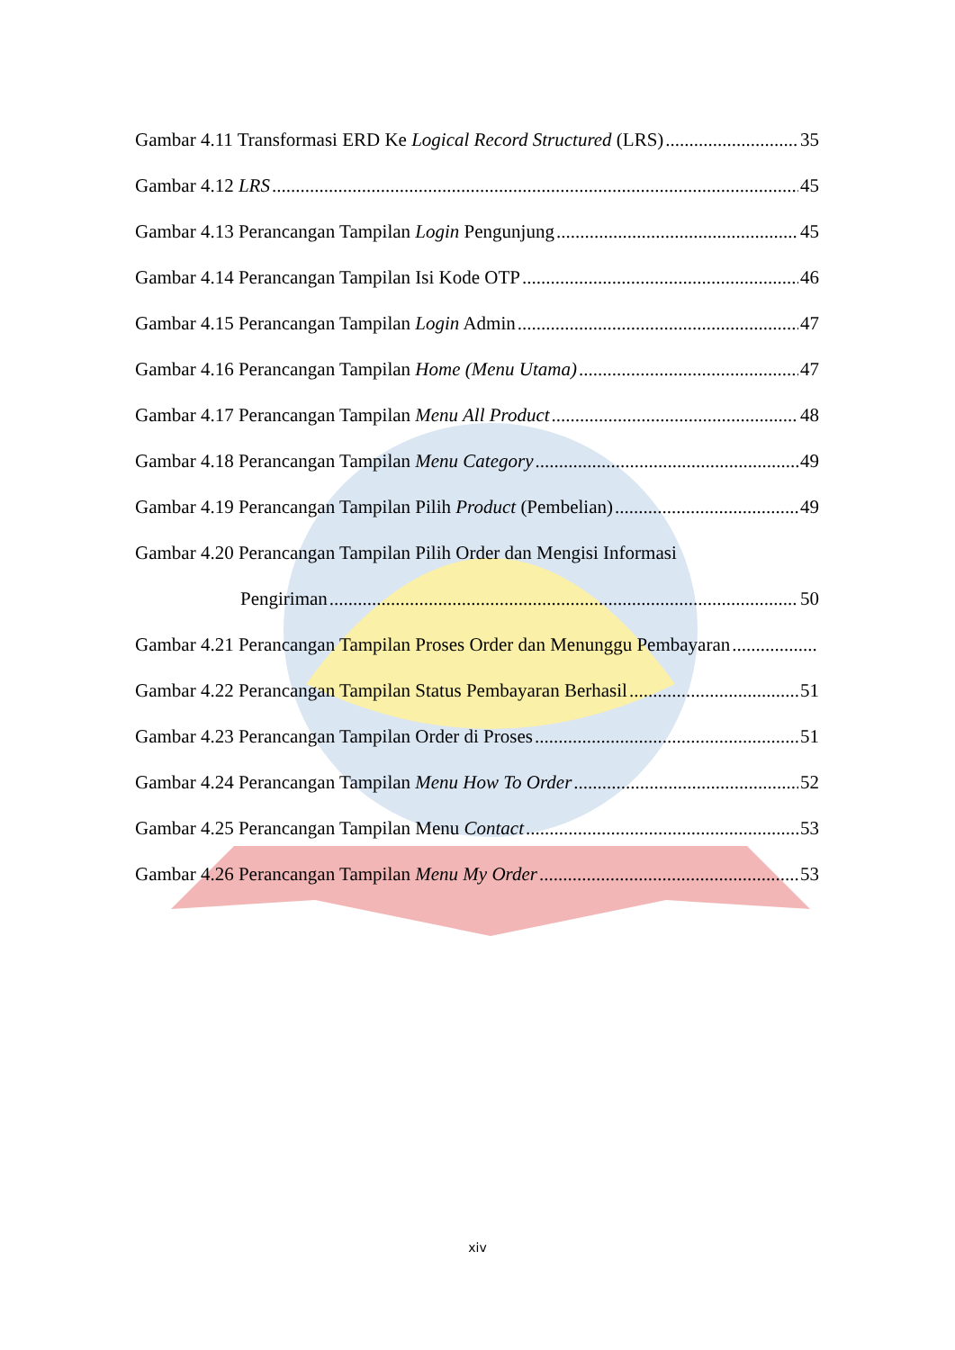Gambar 4.11 Transformasi ERD Ke Logical Record Structured (LRS) 35
Gambar 4.12 LRS 45
Gambar 4.13 Perancangan Tampilan Login Pengunjung 45
Gambar 4.14 Perancangan Tampilan Isi Kode OTP 46
Gambar 4.15 Perancangan Tampilan Login Admin 47
Gambar 4.16 Perancangan Tampilan Home (Menu Utama) 47
Gambar 4.17 Perancangan Tampilan Menu All Product 48
Gambar 4.18 Perancangan Tampilan Menu Category 49
Gambar 4.19 Perancangan Tampilan Pilih Product (Pembelian) 49
Gambar 4.20 Perancangan Tampilan Pilih Order dan Mengisi Informasi
Pengiriman 50
Gambar 4.21 Perancangan Tampilan Proses Order dan Menunggu Pembayaran
Gambar 4.22 Perancangan Tampilan Status Pembayaran Berhasil 51
Gambar 4.23 Perancangan Tampilan Order di Proses 51
Gambar 4.24 Perancangan Tampilan Menu How To Order 52
Gambar 4.25 Perancangan Tampilan Menu Contact 53
Gambar 4.26 Perancangan Tampilan Menu My Order 53
xiv